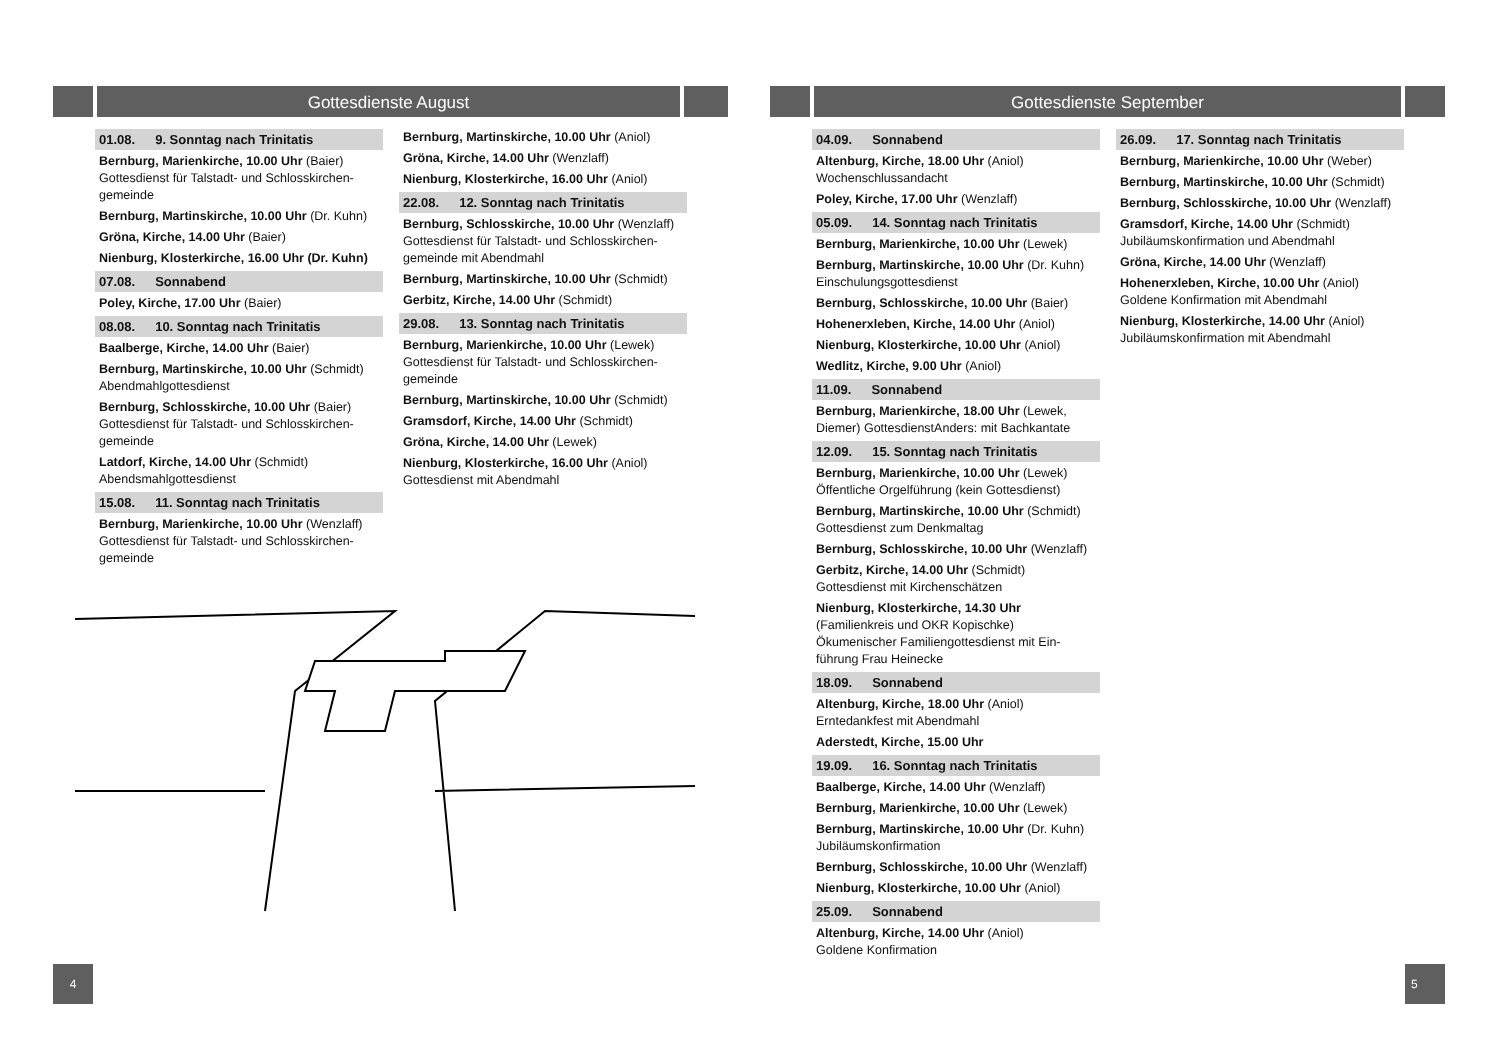Gottesdienste August
01.08. 9. Sonntag nach Trinitatis
Bernburg, Marienkirche, 10.00 Uhr (Baier)
Gottesdienst für Talstadt- und Schlosskirchen-gemeinde
Bernburg, Martinskirche, 10.00 Uhr (Dr. Kuhn)
Gröna, Kirche, 14.00 Uhr (Baier)
Nienburg, Klosterkirche, 16.00 Uhr (Dr. Kuhn)
07.08. Sonnabend
Poley, Kirche, 17.00 Uhr (Baier)
08.08. 10. Sonntag nach Trinitatis
Baalberge, Kirche, 14.00 Uhr (Baier)
Bernburg, Martinskirche, 10.00 Uhr (Schmidt)
Abendmahlgottesdienst
Bernburg, Schlosskirche, 10.00 Uhr (Baier)
Gottesdienst für Talstadt- und Schlosskirchen-gemeinde
Latdorf, Kirche, 14.00 Uhr (Schmidt)
Abendsmahlgottesdienst
15.08. 11. Sonntag nach Trinitatis
Bernburg, Marienkirche, 10.00 Uhr (Wenzlaff)
Gottesdienst für Talstadt- und Schlosskirchen-gemeinde
Bernburg, Martinskirche, 10.00 Uhr (Aniol)
Gröna, Kirche, 14.00 Uhr (Wenzlaff)
Nienburg, Klosterkirche, 16.00 Uhr (Aniol)
22.08. 12. Sonntag nach Trinitatis
Bernburg, Schlosskirche, 10.00 Uhr (Wenzlaff)
Gottesdienst für Talstadt- und Schlosskirchen-gemeinde mit Abendmahl
Bernburg, Martinskirche, 10.00 Uhr (Schmidt)
Gerbitz, Kirche, 14.00 Uhr (Schmidt)
29.08. 13. Sonntag nach Trinitatis
Bernburg, Marienkirche, 10.00 Uhr (Lewek)
Gottesdienst für Talstadt- und Schlosskirchen-gemeinde
Bernburg, Martinskirche, 10.00 Uhr (Schmidt)
Gramsdorf, Kirche, 14.00 Uhr (Schmidt)
Gröna, Kirche, 14.00 Uhr (Lewek)
Nienburg, Klosterkirche, 16.00 Uhr (Aniol)
Gottesdienst mit Abendmahl
4
Gottesdienste September
04.09. Sonnabend
Altenburg, Kirche, 18.00 Uhr (Aniol)
Wochenschlussandacht
Poley, Kirche, 17.00 Uhr (Wenzlaff)
05.09. 14. Sonntag nach Trinitatis
Bernburg, Marienkirche, 10.00 Uhr (Lewek)
Bernburg, Martinskirche, 10.00 Uhr (Dr. Kuhn)
Einschulungsgottesdienst
Bernburg, Schlosskirche, 10.00 Uhr (Baier)
Hohenerxleben, Kirche, 14.00 Uhr (Aniol)
Nienburg, Klosterkirche, 10.00 Uhr (Aniol)
Wedlitz, Kirche, 9.00 Uhr (Aniol)
11.09. Sonnabend
Bernburg, Marienkirche, 18.00 Uhr (Lewek, Diemer) GottesdienstAnders: mit Bachkantate
12.09. 15. Sonntag nach Trinitatis
Bernburg, Marienkirche, 10.00 Uhr (Lewek)
Öffentliche Orgelführung (kein Gottesdienst)
Bernburg, Martinskirche, 10.00 Uhr (Schmidt)
Gottesdienst zum Denkmaltag
Bernburg, Schlosskirche, 10.00 Uhr (Wenzlaff)
Gerbitz, Kirche, 14.00 Uhr (Schmidt)
Gottesdienst mit Kirchenschätzen
Nienburg, Klosterkirche, 14.30 Uhr
(Familienkreis und OKR Kopischke)
Ökumenischer Familiengottesdienst mit Ein-führung Frau Heinecke
18.09. Sonnabend
Altenburg, Kirche, 18.00 Uhr (Aniol)
Erntedankfest mit Abendmahl
Aderstedt, Kirche, 15.00 Uhr
19.09. 16. Sonntag nach Trinitatis
Baalberge, Kirche, 14.00 Uhr (Wenzlaff)
Bernburg, Marienkirche, 10.00 Uhr (Lewek)
Bernburg, Martinskirche, 10.00 Uhr (Dr. Kuhn)
Jubiläumskonfirmation
Bernburg, Schlosskirche, 10.00 Uhr (Wenzlaff)
Nienburg, Klosterkirche, 10.00 Uhr (Aniol)
25.09. Sonnabend
Altenburg, Kirche, 14.00 Uhr (Aniol)
Goldene Konfirmation
26.09. 17. Sonntag nach Trinitatis
Bernburg, Marienkirche, 10.00 Uhr (Weber)
Bernburg, Martinskirche, 10.00 Uhr (Schmidt)
Bernburg, Schlosskirche, 10.00 Uhr (Wenzlaff)
Gramsdorf, Kirche, 14.00 Uhr (Schmidt)
Jubiläumskonfirmation und Abendmahl
Gröna, Kirche, 14.00 Uhr (Wenzlaff)
Hohenerxleben, Kirche, 10.00 Uhr (Aniol)
Goldene Konfirmation mit Abendmahl
Nienburg, Klosterkirche, 14.00 Uhr (Aniol)
Jubiläumskonfirmation mit Abendmahl
5